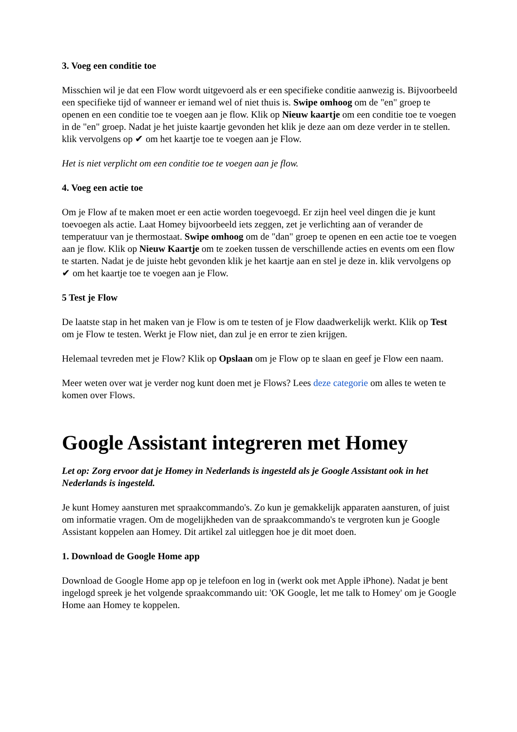3. Voeg een conditie toe
Misschien wil je dat een Flow wordt uitgevoerd als er een specifieke conditie aanwezig is. Bijvoorbeeld een specifieke tijd of wanneer er iemand wel of niet thuis is. Swipe omhoog om de "en" groep te openen en een conditie toe te voegen aan je flow. Klik op Nieuw kaartje om een conditie toe te voegen in de "en" groep. Nadat je het juiste kaartje gevonden het klik je deze aan om deze verder in te stellen. klik vervolgens op ✔ om het kaartje toe te voegen aan je Flow.
Het is niet verplicht om een conditie toe te voegen aan je flow.
4. Voeg een actie toe
Om je Flow af te maken moet er een actie worden toegevoegd. Er zijn heel veel dingen die je kunt toevoegen als actie. Laat Homey bijvoorbeeld iets zeggen, zet je verlichting aan of verander de temperatuur van je thermostaat. Swipe omhoog om de "dan" groep te openen en een actie toe te voegen aan je flow. Klik op Nieuw Kaartje om te zoeken tussen de verschillende acties en events om een flow te starten. Nadat je de juiste hebt gevonden klik je het kaartje aan en stel je deze in. klik vervolgens op ✔ om het kaartje toe te voegen aan je Flow.
5 Test je Flow
De laatste stap in het maken van je Flow is om te testen of je Flow daadwerkelijk werkt. Klik op Test om je Flow te testen. Werkt je Flow niet, dan zul je en error te zien krijgen.
Helemaal tevreden met je Flow? Klik op Opslaan om je Flow op te slaan en geef je Flow een naam.
Meer weten over wat je verder nog kunt doen met je Flows? Lees deze categorie om alles te weten te komen over Flows.
Google Assistant integreren met Homey
Let op: Zorg ervoor dat je Homey in Nederlands is ingesteld als je Google Assistant ook in het Nederlands is ingesteld.
Je kunt Homey aansturen met spraakcommando's. Zo kun je gemakkelijk apparaten aansturen, of juist om informatie vragen. Om de mogelijkheden van de spraakcommando's te vergroten kun je Google Assistant koppelen aan Homey. Dit artikel zal uitleggen hoe je dit moet doen.
1. Download de Google Home app
Download de Google Home app op je telefoon en log in (werkt ook met Apple iPhone). Nadat je bent ingelogd spreek je het volgende spraakcommando uit: 'OK Google, let me talk to Homey' om je Google Home aan Homey te koppelen.